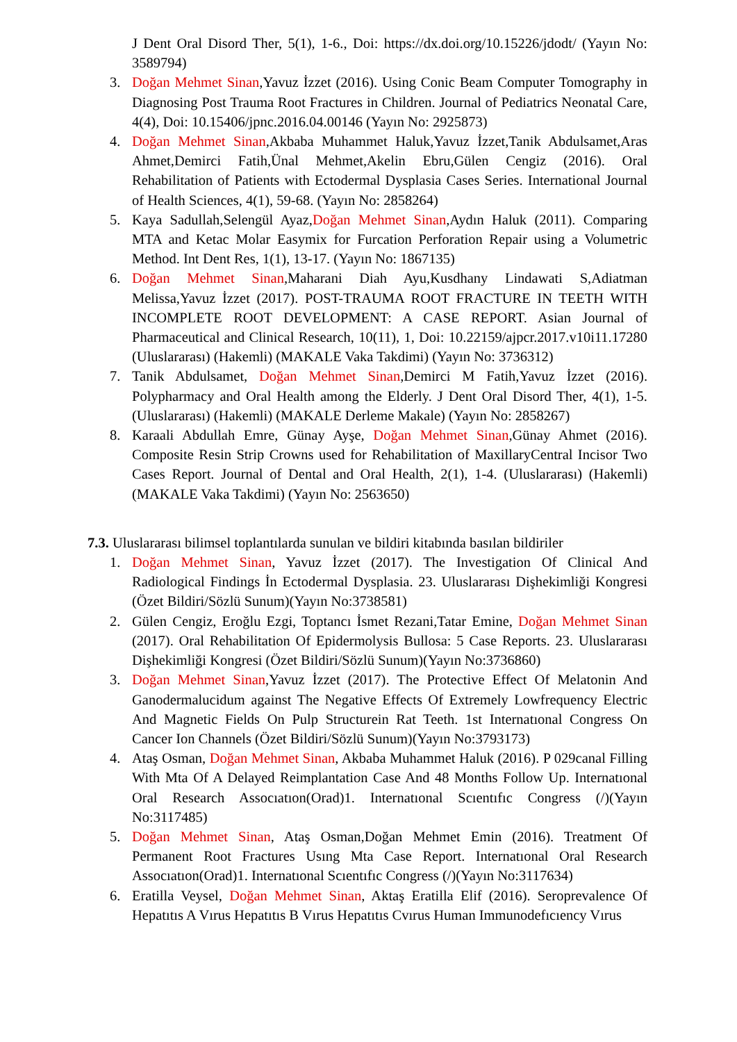J Dent Oral Disord Ther, 5(1), 1-6., Doi: https://dx.doi.org/10.15226/jdodt/ (Yayın No: 3589794)
3. Doğan Mehmet Sinan,Yavuz İzzet (2016). Using Conic Beam Computer Tomography in Diagnosing Post Trauma Root Fractures in Children. Journal of Pediatrics Neonatal Care, 4(4), Doi: 10.15406/jpnc.2016.04.00146 (Yayın No: 2925873)
4. Doğan Mehmet Sinan,Akbaba Muhammet Haluk,Yavuz İzzet,Tanik Abdulsamet,Aras Ahmet,Demirci Fatih,Ünal Mehmet,Akelin Ebru,Gülen Cengiz (2016). Oral Rehabilitation of Patients with Ectodermal Dysplasia Cases Series. International Journal of Health Sciences, 4(1), 59-68. (Yayın No: 2858264)
5. Kaya Sadullah,Selengül Ayaz,Doğan Mehmet Sinan,Aydın Haluk (2011). Comparing MTA and Ketac Molar Easymix for Furcation Perforation Repair using a Volumetric Method. Int Dent Res, 1(1), 13-17. (Yayın No: 1867135)
6. Doğan Mehmet Sinan,Maharani Diah Ayu,Kusdhany Lindawati S,Adiatman Melissa,Yavuz İzzet (2017). POST-TRAUMA ROOT FRACTURE IN TEETH WITH INCOMPLETE ROOT DEVELOPMENT: A CASE REPORT. Asian Journal of Pharmaceutical and Clinical Research, 10(11), 1, Doi: 10.22159/ajpcr.2017.v10i11.17280 (Uluslararası) (Hakemli) (MAKALE Vaka Takdimi) (Yayın No: 3736312)
7. Tanik Abdulsamet, Doğan Mehmet Sinan,Demirci M Fatih,Yavuz İzzet (2016). Polypharmacy and Oral Health among the Elderly. J Dent Oral Disord Ther, 4(1), 1-5. (Uluslararası) (Hakemli) (MAKALE Derleme Makale) (Yayın No: 2858267)
8. Karaali Abdullah Emre, Günay Ayşe, Doğan Mehmet Sinan,Günay Ahmet (2016). Composite Resin Strip Crowns used for Rehabilitation of MaxillaryCentral Incisor Two Cases Report. Journal of Dental and Oral Health, 2(1), 1-4. (Uluslararası) (Hakemli) (MAKALE Vaka Takdimi) (Yayın No: 2563650)
7.3. Uluslararası bilimsel toplantılarda sunulan ve bildiri kitabında basılan bildiriler
1. Doğan Mehmet Sinan, Yavuz İzzet (2017). The Investigation Of Clinical And Radiological Findings İn Ectodermal Dysplasia. 23. Uluslararası Dişhekimliği Kongresi (Özet Bildiri/Sözlü Sunum)(Yayın No:3738581)
2. Gülen Cengiz, Eroğlu Ezgi, Toptancı İsmet Rezani,Tatar Emine, Doğan Mehmet Sinan (2017). Oral Rehabilitation Of Epidermolysis Bullosa: 5 Case Reports. 23. Uluslararası Dişhekimliği Kongresi (Özet Bildiri/Sözlü Sunum)(Yayın No:3736860)
3. Doğan Mehmet Sinan,Yavuz İzzet (2017). The Protective Effect Of Melatonin And Ganodermalucidum against The Negative Effects Of Extremely Lowfrequency Electric And Magnetic Fields On Pulp Structurein Rat Teeth. 1st Internatıonal Congress On Cancer Ion Channels (Özet Bildiri/Sözlü Sunum)(Yayın No:3793173)
4. Ataş Osman, Doğan Mehmet Sinan, Akbaba Muhammet Haluk (2016). P 029canal Filling With Mta Of A Delayed Reimplantation Case And 48 Months Follow Up. Internatıonal Oral Research Assocıatıon(Orad)1. Internatıonal Scıentıfıc Congress (/)(Yayın No:3117485)
5. Doğan Mehmet Sinan, Ataş Osman,Doğan Mehmet Emin (2016). Treatment Of Permanent Root Fractures Usıng Mta Case Report. Internatıonal Oral Research Assocıatıon(Orad)1. Internatıonal Scıentıfıc Congress (/)(Yayın No:3117634)
6. Eratilla Veysel, Doğan Mehmet Sinan, Aktaş Eratilla Elif (2016). Seroprevalence Of Hepatıtıs A Vırus Hepatıtıs B Vırus Hepatıtıs Cvırus Human Immunodefıcıency Vırus